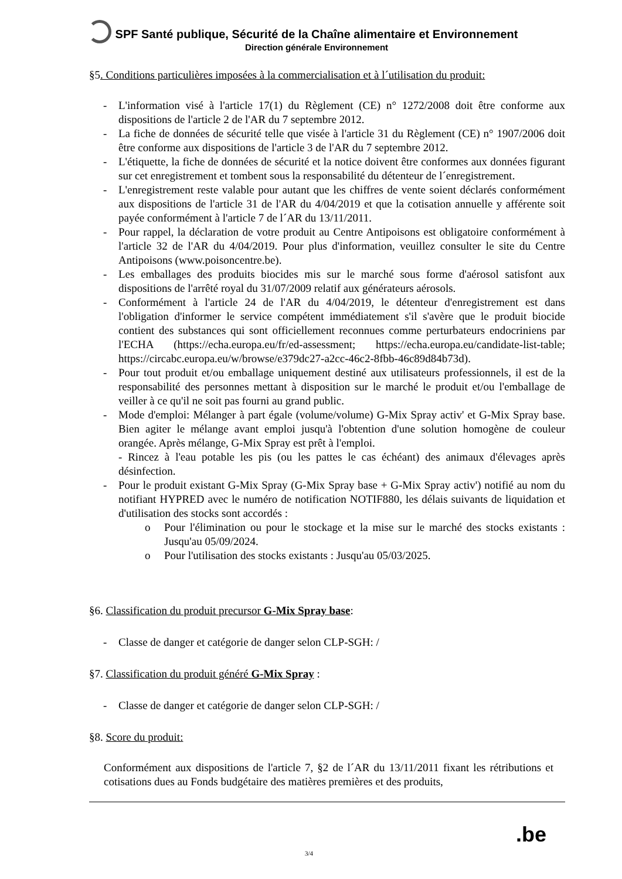SPF Santé publique, Sécurité de la Chaîne alimentaire et Environnement
Direction générale Environnement
§5. Conditions particulières imposées à la commercialisation et à l´utilisation du produit:
- L'information visé à l'article 17(1) du Règlement (CE) n° 1272/2008 doit être conforme aux dispositions de l'article 2 de l'AR du 7 septembre 2012.
- La fiche de données de sécurité telle que visée à l'article 31 du Règlement (CE) n° 1907/2006 doit être conforme aux dispositions de l'article 3 de l'AR du 7 septembre 2012.
- L'étiquette, la fiche de données de sécurité et la notice doivent être conformes aux données figurant sur cet enregistrement et tombent sous la responsabilité du détenteur de l´enregistrement.
- L'enregistrement reste valable pour autant que les chiffres de vente soient déclarés conformément aux dispositions de l'article 31 de l'AR du 4/04/2019 et que la cotisation annuelle y afférente soit payée conformément à l'article 7 de l´AR du 13/11/2011.
- Pour rappel, la déclaration de votre produit au Centre Antipoisons est obligatoire conformément à l'article 32 de l'AR du 4/04/2019. Pour plus d'information, veuillez consulter le site du Centre Antipoisons (www.poisoncentre.be).
- Les emballages des produits biocides mis sur le marché sous forme d'aérosol satisfont aux dispositions de l'arrêté royal du 31/07/2009 relatif aux générateurs aérosols.
- Conformément à l'article 24 de l'AR du 4/04/2019, le détenteur d'enregistrement est dans l'obligation d'informer le service compétent immédiatement s'il s'avère que le produit biocide contient des substances qui sont officiellement reconnues comme perturbateurs endocriniens par l'ECHA (https://echa.europa.eu/fr/ed-assessment; https://echa.europa.eu/candidate-list-table; https://circabc.europa.eu/w/browse/e379dc27-a2cc-46c2-8fbb-46c89d84b73d).
- Pour tout produit et/ou emballage uniquement destiné aux utilisateurs professionnels, il est de la responsabilité des personnes mettant à disposition sur le marché le produit et/ou l'emballage de veiller à ce qu'il ne soit pas fourni au grand public.
- Mode d'emploi: Mélanger à part égale (volume/volume) G-Mix Spray activ' et G-Mix Spray base. Bien agiter le mélange avant emploi jusqu'à l'obtention d'une solution homogène de couleur orangée. Après mélange, G-Mix Spray est prêt à l'emploi.
- Rincez à l'eau potable les pis (ou les pattes le cas échéant) des animaux d'élevages après désinfection.
- Pour le produit existant G-Mix Spray (G-Mix Spray base + G-Mix Spray activ') notifié au nom du notifiant HYPRED avec le numéro de notification NOTIF880, les délais suivants de liquidation et d'utilisation des stocks sont accordés :
o Pour l'élimination ou pour le stockage et la mise sur le marché des stocks existants : Jusqu'au 05/09/2024.
o Pour l'utilisation des stocks existants : Jusqu'au 05/03/2025.
§6. Classification du produit precursor G-Mix Spray base:
- Classe de danger et catégorie de danger selon CLP-SGH: /
§7. Classification du produit généré G-Mix Spray :
- Classe de danger et catégorie de danger selon CLP-SGH: /
§8. Score du produit:
Conformément aux dispositions de l'article 7, §2 de l´AR du 13/11/2011 fixant les rétributions et cotisations dues au Fonds budgétaire des matières premières et des produits,
.be
3/4